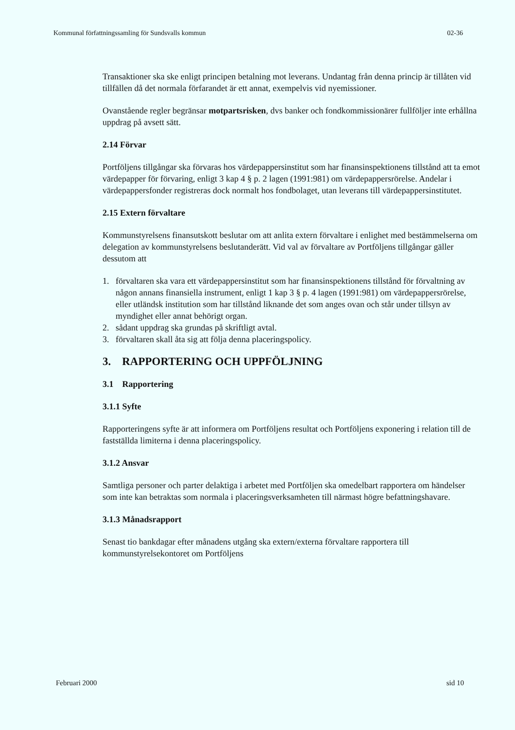Kommunal författningssamling för Sundsvalls kommun 02-36
Transaktioner ska ske enligt principen betalning mot leverans. Undantag från denna princip är tillåten vid tillfällen då det normala förfarandet är ett annat, exempelvis vid nyemissioner.
Ovanstående regler begränsar motpartsrisken, dvs banker och fondkommissionärer fullföljer inte erhållna uppdrag på avsett sätt.
2.14 Förvar
Portföljens tillgångar ska förvaras hos värdepappersinstitut som har finansinspektionens tillstånd att ta emot värdepapper för förvaring, enligt 3 kap 4 § p. 2 lagen (1991:981) om värdepappersrörelse. Andelar i värdepappersfonder registreras dock normalt hos fondbolaget, utan leverans till värdepappersinstitutet.
2.15 Extern förvaltare
Kommunstyrelsens finansutskott beslutar om att anlita extern förvaltare i enlighet med bestämmelserna om delegation av kommunstyrelsens beslutanderätt. Vid val av förvaltare av Portföljens tillgångar gäller dessutom att
1. förvaltaren ska vara ett värdepappersinstitut som har finansinspektionens tillstånd för förvaltning av någon annans finansiella instrument, enligt 1 kap 3 § p. 4 lagen (1991:981) om värdepappersrörelse, eller utländsk institution som har tillstånd liknande det som anges ovan och står under tillsyn av myndighet eller annat behörigt organ.
2. sådant uppdrag ska grundas på skriftligt avtal.
3. förvaltaren skall åta sig att följa denna placeringspolicy.
3. RAPPORTERING OCH UPPFÖLJNING
3.1 Rapportering
3.1.1 Syfte
Rapporteringens syfte är att informera om Portföljens resultat och Portföljens exponering i relation till de fastställda limiterna i denna placeringspolicy.
3.1.2 Ansvar
Samtliga personer och parter delaktiga i arbetet med Portföljen ska omedelbart rapportera om händelser som inte kan betraktas som normala i placeringsverksamheten till närmast högre befattningshavare.
3.1.3 Månadsrapport
Senast tio bankdagar efter månadens utgång ska extern/externa förvaltare rapportera till kommunstyrelsekontoret om Portföljens
Februari 2000 sid 10